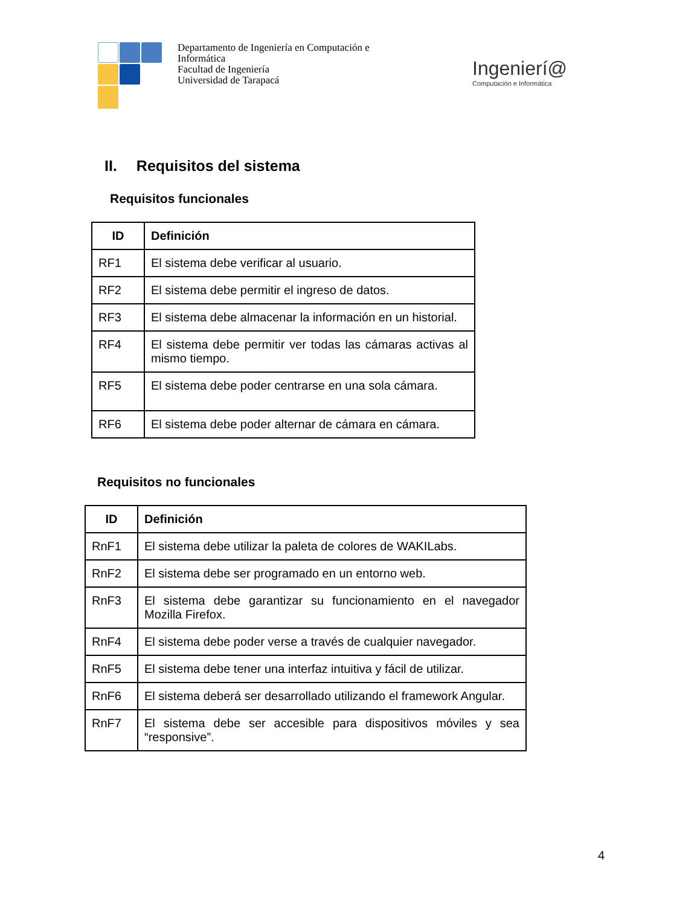Departamento de Ingeniería en Computación e
Informática
Facultad de Ingeniería
Universidad de Tarapacá
Ingenierí@
Computación e Informática
II. Requisitos del sistema
Requisitos funcionales
| ID | Definición |
| --- | --- |
| RF1 | El sistema debe verificar al usuario. |
| RF2 | El sistema debe permitir el ingreso de datos. |
| RF3 | El sistema debe almacenar la información en un historial. |
| RF4 | El sistema debe permitir ver todas las cámaras activas al mismo tiempo. |
| RF5 | El sistema debe poder centrarse en una sola cámara. |
| RF6 | El sistema debe poder alternar de cámara en cámara. |
Requisitos no funcionales
| ID | Definición |
| --- | --- |
| RnF1 | El sistema debe utilizar la paleta de colores de WAKILabs. |
| RnF2 | El sistema debe ser programado en un entorno web. |
| RnF3 | El sistema debe garantizar su funcionamiento en el navegador Mozilla Firefox. |
| RnF4 | El sistema debe poder verse a través de cualquier navegador. |
| RnF5 | El sistema debe tener una interfaz intuitiva y fácil de utilizar. |
| RnF6 | El sistema deberá ser desarrollado utilizando el framework Angular. |
| RnF7 | El sistema debe ser accesible para dispositivos móviles y sea “responsive”. |
4